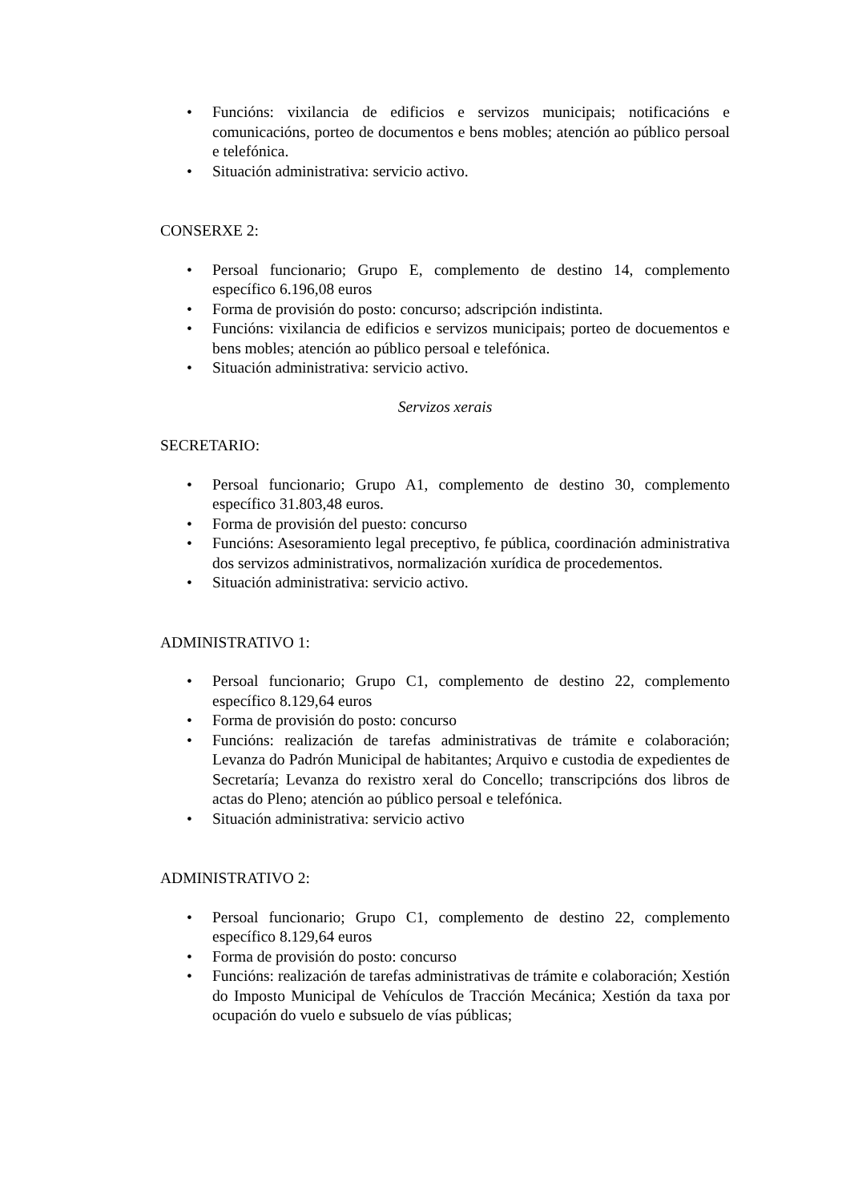• Funcións: vixilancia de edificios e servizos municipais; notificacións e comunicacións, porteo de documentos e bens mobles; atención ao público persoal e telefónica.
• Situación administrativa: servicio activo.
CONSERXE 2:
• Persoal funcionario; Grupo E, complemento de destino 14, complemento específico 6.196,08 euros
• Forma de provisión do posto: concurso; adscripción indistinta.
• Funcións: vixilancia de edificios e servizos municipais; porteo de docuementos e bens mobles; atención ao público persoal e telefónica.
• Situación administrativa: servicio activo.
Servizos xerais
SECRETARIO:
• Persoal funcionario; Grupo A1, complemento de destino 30, complemento específico 31.803,48 euros.
• Forma de provisión del puesto: concurso
• Funcións: Asesoramiento legal preceptivo, fe pública, coordinación administrativa dos servizos administrativos, normalización xurídica de procedementos.
• Situación administrativa: servicio activo.
ADMINISTRATIVO 1:
• Persoal funcionario; Grupo C1, complemento de destino 22, complemento específico 8.129,64 euros
• Forma de provisión do posto: concurso
• Funcións: realización de tarefas administrativas de trámite e colaboración; Levanza do Padrón Municipal de habitantes; Arquivo e custodia de expedientes de Secretaría; Levanza do rexistro xeral do Concello; transcripcións dos libros de actas do Pleno; atención ao público persoal e telefónica.
• Situación administrativa: servicio activo
ADMINISTRATIVO 2:
• Persoal funcionario; Grupo C1, complemento de destino 22, complemento específico 8.129,64 euros
• Forma de provisión do posto: concurso
• Funcións: realización de tarefas administrativas de trámite e colaboración; Xestión do Imposto Municipal de Vehículos de Tracción Mecánica; Xestión da taxa por ocupación do vuelo e subsuelo de vías públicas;